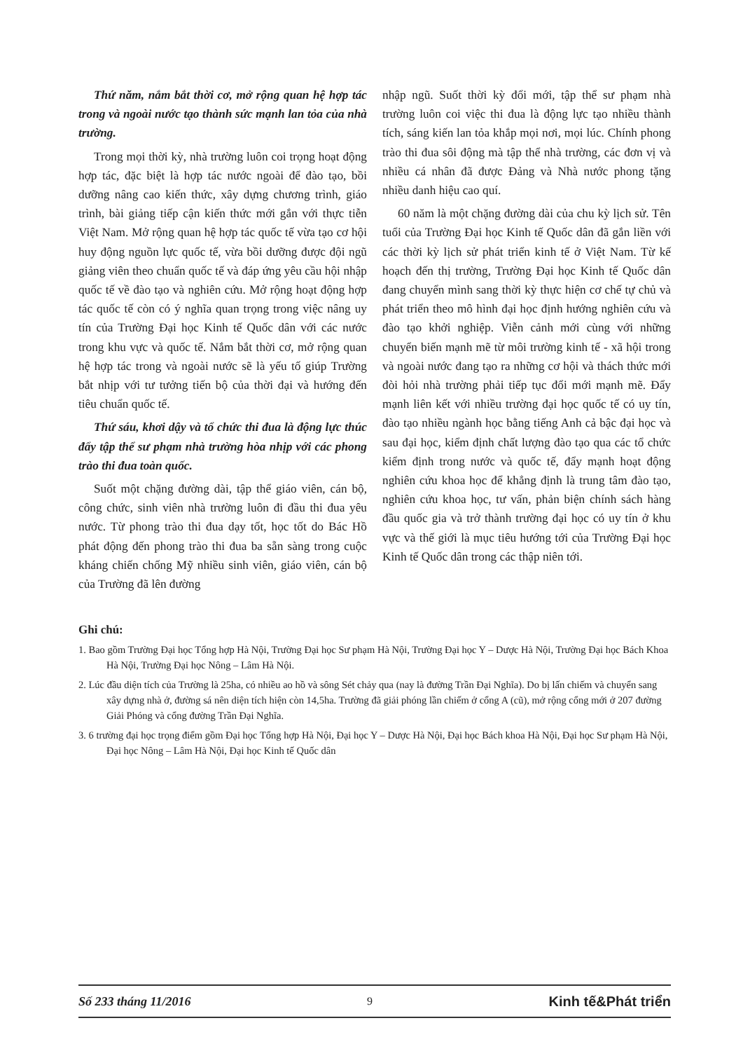Thứ năm, nắm bắt thời cơ, mở rộng quan hệ hợp tác trong và ngoài nước tạo thành sức mạnh lan tỏa của nhà trường.
Trong mọi thời kỳ, nhà trường luôn coi trọng hoạt động hợp tác, đặc biệt là hợp tác nước ngoài để đào tạo, bồi dưỡng nâng cao kiến thức, xây dựng chương trình, giáo trình, bài giảng tiếp cận kiến thức mới gắn với thực tiễn Việt Nam. Mở rộng quan hệ hợp tác quốc tế vừa tạo cơ hội huy động nguồn lực quốc tế, vừa bồi dưỡng được đội ngũ giảng viên theo chuẩn quốc tế và đáp ứng yêu cầu hội nhập quốc tế về đào tạo và nghiên cứu. Mở rộng hoạt động hợp tác quốc tế còn có ý nghĩa quan trọng trong việc nâng uy tín của Trường Đại học Kinh tế Quốc dân với các nước trong khu vực và quốc tế. Nắm bắt thời cơ, mở rộng quan hệ hợp tác trong và ngoài nước sẽ là yếu tố giúp Trường bắt nhịp với tư tưởng tiến bộ của thời đại và hướng đến tiêu chuẩn quốc tế.
Thứ sáu, khơi dậy và tổ chức thi đua là động lực thúc đẩy tập thể sư phạm nhà trường hòa nhịp với các phong trào thi đua toàn quốc.
Suốt một chặng đường dài, tập thể giáo viên, cán bộ, công chức, sinh viên nhà trường luôn đi đầu thi đua yêu nước. Từ phong trào thi đua dạy tốt, học tốt do Bác Hồ phát động đến phong trào thi đua ba sẵn sàng trong cuộc kháng chiến chống Mỹ nhiều sinh viên, giáo viên, cán bộ của Trường đã lên đường
nhập ngũ. Suốt thời kỳ đổi mới, tập thể sư phạm nhà trường luôn coi việc thi đua là động lực tạo nhiều thành tích, sáng kiến lan tỏa khắp mọi nơi, mọi lúc. Chính phong trào thi đua sôi động mà tập thể nhà trường, các đơn vị và nhiều cá nhân đã được Đảng và Nhà nước phong tặng nhiều danh hiệu cao quí.
60 năm là một chặng đường dài của chu kỳ lịch sử. Tên tuổi của Trường Đại học Kinh tế Quốc dân đã gắn liền với các thời kỳ lịch sử phát triển kinh tế ở Việt Nam. Từ kế hoạch đến thị trường, Trường Đại học Kinh tế Quốc dân đang chuyển mình sang thời kỳ thực hiện cơ chế tự chủ và phát triển theo mô hình đại học định hướng nghiên cứu và đào tạo khởi nghiệp. Viễn cảnh mới cùng với những chuyển biến mạnh mẽ từ môi trường kinh tế - xã hội trong và ngoài nước đang tạo ra những cơ hội và thách thức mới đòi hỏi nhà trường phải tiếp tục đổi mới mạnh mẽ. Đẩy mạnh liên kết với nhiều trường đại học quốc tế có uy tín, đào tạo nhiều ngành học bằng tiếng Anh cả bậc đại học và sau đại học, kiểm định chất lượng đào tạo qua các tổ chức kiểm định trong nước và quốc tế, đẩy mạnh hoạt động nghiên cứu khoa học để khẳng định là trung tâm đào tạo, nghiên cứu khoa học, tư vấn, phản biện chính sách hàng đầu quốc gia và trở thành trường đại học có uy tín ở khu vực và thế giới là mục tiêu hướng tới của Trường Đại học Kinh tế Quốc dân trong các thập niên tới.
Ghi chú:
1. Bao gồm Trường Đại học Tổng hợp Hà Nội, Trường Đại học Sư phạm Hà Nội, Trường Đại học Y – Dược Hà Nội, Trường Đại học Bách Khoa Hà Nội, Trường Đại học Nông – Lâm Hà Nội.
2. Lúc đầu diện tích của Trường là 25ha, có nhiều ao hồ và sông Sét chảy qua (nay là đường Trần Đại Nghĩa). Do bị lấn chiếm và chuyển sang xây dựng nhà ở, đường sá nên diện tích hiện còn 14,5ha. Trường đã giải phóng lần chiếm ở cổng A (cũ), mở rộng cổng mới ở 207 đường Giải Phóng và cổng đường Trần Đại Nghĩa.
3. 6 trường đại học trọng điểm gồm Đại học Tổng hợp Hà Nội, Đại học Y – Dược Hà Nội, Đại học Bách khoa Hà Nội, Đại học Sư phạm Hà Nội, Đại học Nông – Lâm Hà Nội, Đại học Kinh tế Quốc dân
Số 233 tháng 11/2016 9 Kinh tế&Phát triển